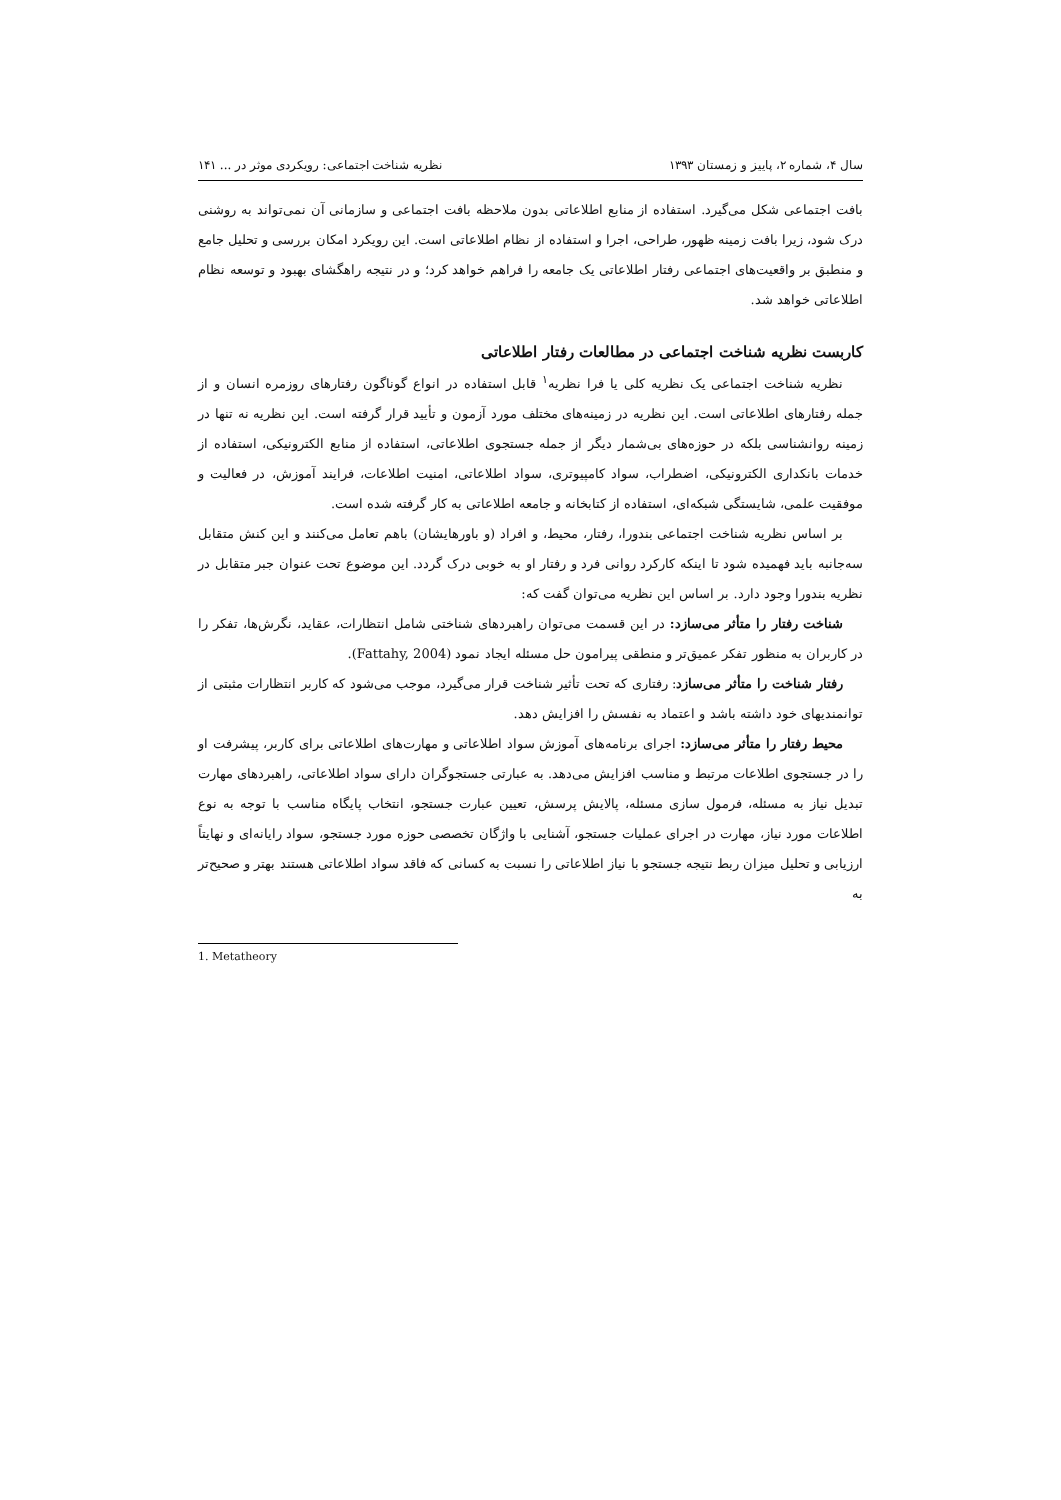سال ۴، شماره ۲، پاییز و زمستان ۱۳۹۳ نظریه شناخت اجتماعی: رویکردی موثر در ... ۱۴۱
بافت اجتماعی شکل می‌گیرد. استفاده از منابع اطلاعاتی بدون ملاحظه بافت اجتماعی و سازمانی آن نمی‌تواند به روشنی درک شود، زیرا بافت زمینه ظهور، طراحی، اجرا و استفاده از نظام اطلاعاتی است. این رویکرد امکان بررسی و تحلیل جامع و منطبق بر واقعیت‌های اجتماعی رفتار اطلاعاتی یک جامعه را فراهم خواهد کرد؛ و در نتیجه راهگشای بهبود و توسعه نظام اطلاعاتی خواهد شد.
کاربست نظریه شناخت اجتماعی در مطالعات رفتار اطلاعاتی
نظریه شناخت اجتماعی یک نظریه کلی یا فرا نظریه<sup>۱</sup> قابل استفاده در انواع گوناگون رفتارهای روزمره انسان و از جمله رفتارهای اطلاعاتی است. این نظریه در زمینه‌های مختلف مورد آزمون و تأیید قرار گرفته است. این نظریه نه تنها در زمینه روانشناسی بلکه در حوزه‌های بی‌شمار دیگر از جمله جستجوی اطلاعاتی، استفاده از منابع الکترونیکی، استفاده از خدمات بانکداری الکترونیکی، اضطراب، سواد کامپیوتری، سواد اطلاعاتی، امنیت اطلاعات، فرایند آموزش، در فعالیت و موفقیت علمی، شایستگی شبکه‌ای، استفاده از کتابخانه و جامعه اطلاعاتی به کار گرفته شده است.
بر اساس نظریه شناخت اجتماعی بندورا، رفتار، محیط، و افراد (و باورهایشان) باهم تعامل می‌کنند و این کنش متقابل سه‌جانبه باید فهمیده شود تا اینکه کارکرد روانی فرد و رفتار او به خوبی درک گردد. این موضوع تحت عنوان جبر متقابل در نظریه بندورا وجود دارد. بر اساس این نظریه می‌توان گفت که:
شناخت رفتار را متأثر می‌سازد: در این قسمت می‌توان راهبردهای شناختی شامل انتظارات، عقاید، نگرش‌ها، تفکر را در کاربران به منظور تفکر عمیق‌تر و منطقی پیرامون حل مسئله ایجاد نمود (Fattahy, 2004).
رفتار شناخت را متأثر می‌سازد: رفتاری که تحت تأثیر شناخت قرار می‌گیرد، موجب می‌شود که کاربر انتظارات مثبتی از توانمندیهای خود داشته باشد و اعتماد به نفسش را افزایش دهد.
محیط رفتار را متأثر می‌سازد: اجرای برنامه‌های آموزش سواد اطلاعاتی و مهارت‌های اطلاعاتی برای کاربر، پیشرفت او را در جستجوی اطلاعات مرتبط و مناسب افزایش می‌دهد. به عبارتی جستجوگران دارای سواد اطلاعاتی، راهبردهای مهارت تبدیل نیاز به مسئله، فرمول سازی مسئله، پالایش پرسش، تعیین عبارت جستجو، انتخاب پایگاه مناسب با توجه به نوع اطلاعات مورد نیاز، مهارت در اجرای عملیات جستجو، آشنایی با واژگان تخصصی حوزه مورد جستجو، سواد رایانه‌ای و نهایتاً ارزیابی و تحلیل میزان ربط نتیجه جستجو با نیاز اطلاعاتی را نسبت به کسانی که فاقد سواد اطلاعاتی هستند بهتر و صحیح‌تر به
1. Metatheory